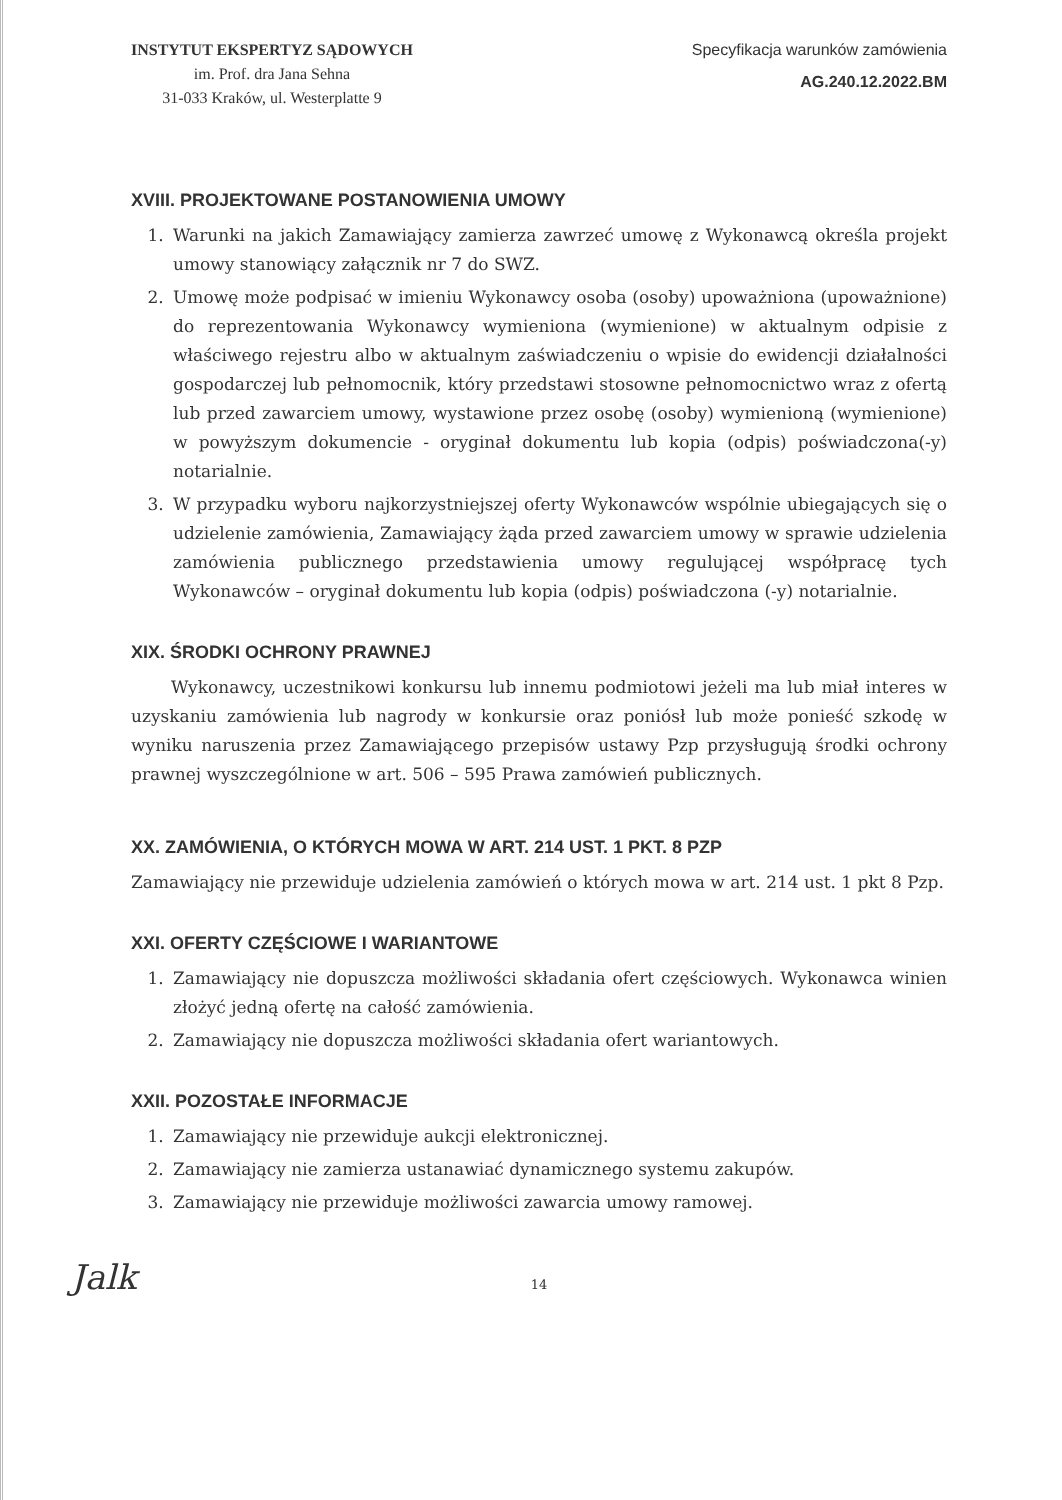INSTYTUT EKSPERTYZ SĄDOWYCH
im. Prof. dra Jana Sehna
31-033 Kraków, ul. Westerplatte 9
Specyfikacja warunków zamówienia
AG.240.12.2022.BM
XVIII. PROJEKTOWANE POSTANOWIENIA UMOWY
1. Warunki na jakich Zamawiający zamierza zawrzeć umowę z Wykonawcą określa projekt umowy stanowiący załącznik nr 7 do SWZ.
2. Umowę może podpisać w imieniu Wykonawcy osoba (osoby) upoważniona (upoważnione) do reprezentowania Wykonawcy wymieniona (wymienione) w aktualnym odpisie z właściwego rejestru albo w aktualnym zaświadczeniu o wpisie do ewidencji działalności gospodarczej lub pełnomocnik, który przedstawi stosowne pełnomocnictwo wraz z ofertą lub przed zawarciem umowy, wystawione przez osobę (osoby) wymienioną (wymienione) w powyższym dokumencie - oryginał dokumentu lub kopia (odpis) poświadczona(-y) notarialnie.
3. W przypadku wyboru najkorzystniejszej oferty Wykonawców wspólnie ubiegających się o udzielenie zamówienia, Zamawiający żąda przed zawarciem umowy w sprawie udzielenia zamówienia publicznego przedstawienia umowy regulującej współpracę tych Wykonawców – oryginał dokumentu lub kopia (odpis) poświadczona (-y) notarialnie.
XIX. ŚRODKI OCHRONY PRAWNEJ
Wykonawcy, uczestnikowi konkursu lub innemu podmiotowi jeżeli ma lub miał interes w uzyskaniu zamówienia lub nagrody w konkursie oraz poniósł lub może ponieść szkodę w wyniku naruszenia przez Zamawiającego przepisów ustawy Pzp przysługują środki ochrony prawnej wyszczególnione w art. 506 – 595 Prawa zamówień publicznych.
XX. ZAMÓWIENIA, O KTÓRYCH MOWA W ART. 214 UST. 1 PKT. 8 PZP
Zamawiający nie przewiduje udzielenia zamówień o których mowa w art. 214 ust. 1 pkt 8 Pzp.
XXI. OFERTY CZĘŚCIOWE I WARIANTOWE
1. Zamawiający nie dopuszcza możliwości składania ofert częściowych. Wykonawca winien złożyć jedną ofertę na całość zamówienia.
2. Zamawiający nie dopuszcza możliwości składania ofert wariantowych.
XXII. POZOSTAŁE INFORMACJE
1. Zamawiający nie przewiduje aukcji elektronicznej.
2. Zamawiający nie zamierza ustanawiać dynamicznego systemu zakupów.
3. Zamawiający nie przewiduje możliwości zawarcia umowy ramowej.
Jalk
14